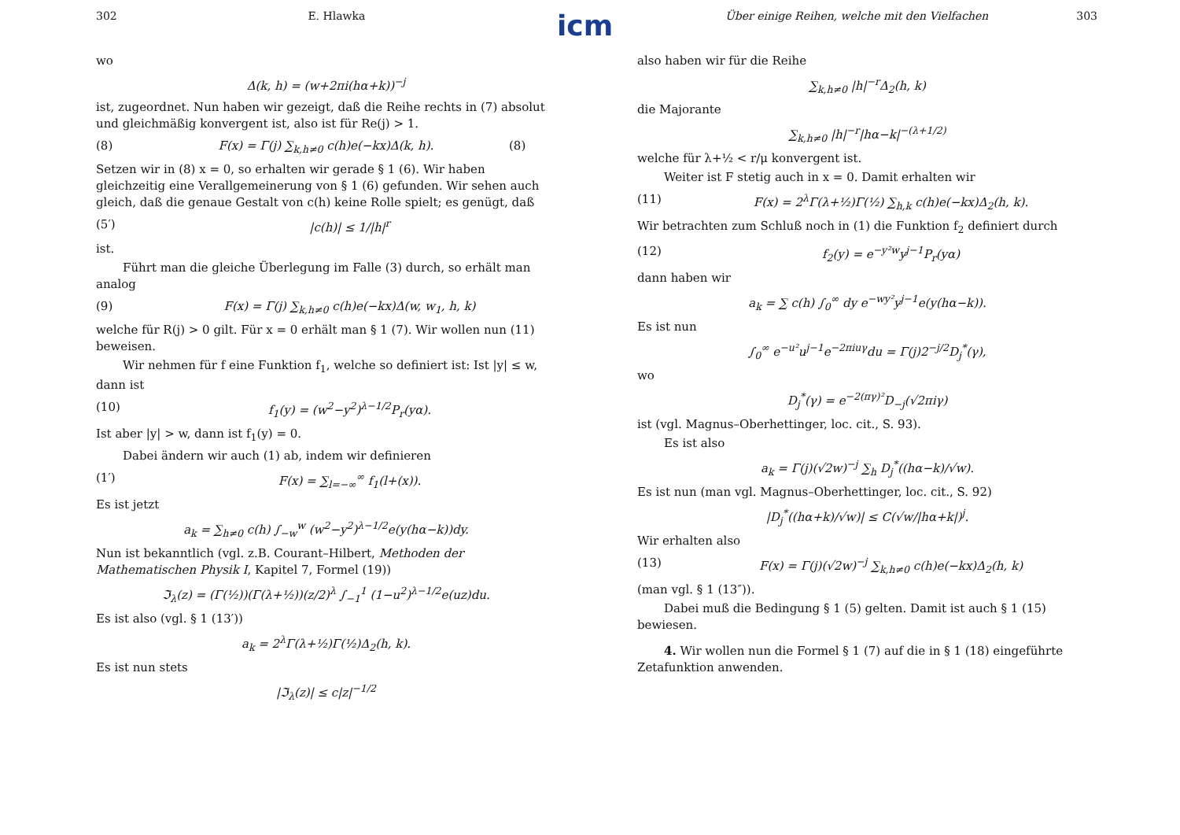icm
302 E. Hlawka
wo
Δ(k, h) = (w+2πi(hα+k))<sup>−j</sup>
ist, zugeordnet. Nun haben wir gezeigt, daß die Reihe rechts in (7) absolut und gleichmäßig konvergent ist, also ist für Re(j) > 1.
(8) F(x) = Γ(j) ∑<sub>k,h≠0</sub> c(h)e(−kx)Δ(k, h). (8)
Setzen wir in (8) x = 0, so erhalten wir gerade § 1 (6). Wir haben gleichzeitig eine Verallgemeinerung von § 1 (6) gefunden. Wir sehen auch gleich, daß die genaue Gestalt von c(h) keine Rolle spielt; es genügt, daß
(5′) |c(h)| ≤ 1/|h|<sup>r</sup>
ist.
Führt man die gleiche Überlegung im Falle (3) durch, so erhält man analog
(9) F(x) = Γ(j) ∑<sub>k,h≠0</sub> c(h)e(−kx)Δ(w, w<sub>1</sub>, h, k)
welche für R(j) > 0 gilt. Für x = 0 erhält man § 1 (7). Wir wollen nun (11) beweisen.
Wir nehmen für f eine Funktion f<sub>1</sub>, welche so definiert ist: Ist |y| ≤ w, dann ist
(10) f<sub>1</sub>(y) = (w<sup>2</sup>−y<sup>2</sup>)<sup>λ−1/2</sup>P<sub>r</sub>(yα).
Ist aber |y| > w, dann ist f<sub>1</sub>(y) = 0.
Dabei ändern wir auch (1) ab, indem wir definieren
(1′) F(x) = ∑<sub>l=−∞</sub><sup>∞</sup> f<sub>1</sub>(l+(x)).
Es ist jetzt
a<sub>k</sub> = ∑<sub>h≠0</sub> c(h) ∫<sub>−w</sub><sup>w</sup> (w<sup>2</sup>−y<sup>2</sup>)<sup>λ−1/2</sup>e(y(hα−k))dy.
Nun ist bekanntlich (vgl. z.B. Courant–Hilbert, Methoden der Mathematischen Physik I, Kapitel 7, Formel (19))
ℑ<sub>λ</sub>(z) = (Γ(½))(Γ(λ+½))(z/2)<sup>λ</sup> ∫<sub>−1</sub><sup>1</sup> (1−u<sup>2</sup>)<sup>λ−1/2</sup>e(uz)du.
Es ist also (vgl. § 1 (13′))
a<sub>k</sub> = 2<sup>λ</sup>Γ(λ+½)Γ(½)Δ<sub>2</sub>(h, k).
Es ist nun stets
|ℑ<sub>λ</sub>(z)| ≤ c|z|<sup>−1/2</sup>
Über einige Reihen, welche mit den Vielfachen 303
also haben wir für die Reihe
∑<sub>k,h≠0</sub> |h|<sup>−r</sup>Δ<sub>2</sub>(h, k)
die Majorante
∑<sub>k,h≠0</sub> |h|<sup>−r</sup>|hα−k|<sup>−(λ+1/2)</sup>
welche für λ+½ < r/μ konvergent ist.
Weiter ist F stetig auch in x = 0. Damit erhalten wir
(11) F(x) = 2<sup>λ</sup>Γ(λ+½)Γ(½) ∑<sub>h,k</sub> c(h)e(−kx)Δ<sub>2</sub>(h, k).
Wir betrachten zum Schluß noch in (1) die Funktion f<sub>2</sub> definiert durch
(12) f<sub>2</sub>(y) = e<sup>−y²w</sup>y<sup>j−1</sup>P<sub>r</sub>(yα)
dann haben wir
a<sub>k</sub> = ∑ c(h) ∫<sub>0</sub><sup>∞</sup> dy e<sup>−wy²</sup>y<sup>j−1</sup>e(y(hα−k)).
Es ist nun
∫<sub>0</sub><sup>∞</sup> e<sup>−u²</sup>u<sup>j−1</sup>e<sup>−2πiuγ</sup>du = Γ(j)2<sup>−j/2</sup>D<sub>j</sub><sup>*</sup>(γ),
wo
D<sub>j</sub><sup>*</sup>(γ) = e<sup>−2(πγ)²</sup>D<sub>−j</sub>(√2πiγ)
ist (vgl. Magnus–Oberhettinger, loc. cit., S. 93).
Es ist also
a<sub>k</sub> = Γ(j)(√2w)<sup>−j</sup> ∑<sub>h</sub> D<sub>j</sub><sup>*</sup>((hα−k)/√w).
Es ist nun (man vgl. Magnus–Oberhettinger, loc. cit., S. 92)
|D<sub>j</sub><sup>*</sup>((hα+k)/√w)| ≤ C(√w/|hα+k|)<sup>j</sup>.
Wir erhalten also
(13) F(x) = Γ(j)(√2w)<sup>−j</sup> ∑<sub>k,h≠0</sub> c(h)e(−kx)Δ<sub>2</sub>(h, k)
(man vgl. § 1 (13″)).
Dabei muß die Bedingung § 1 (5) gelten. Damit ist auch § 1 (15) bewiesen.
4. Wir wollen nun die Formel § 1 (7) auf die in § 1 (18) eingeführte Zetafunktion anwenden.